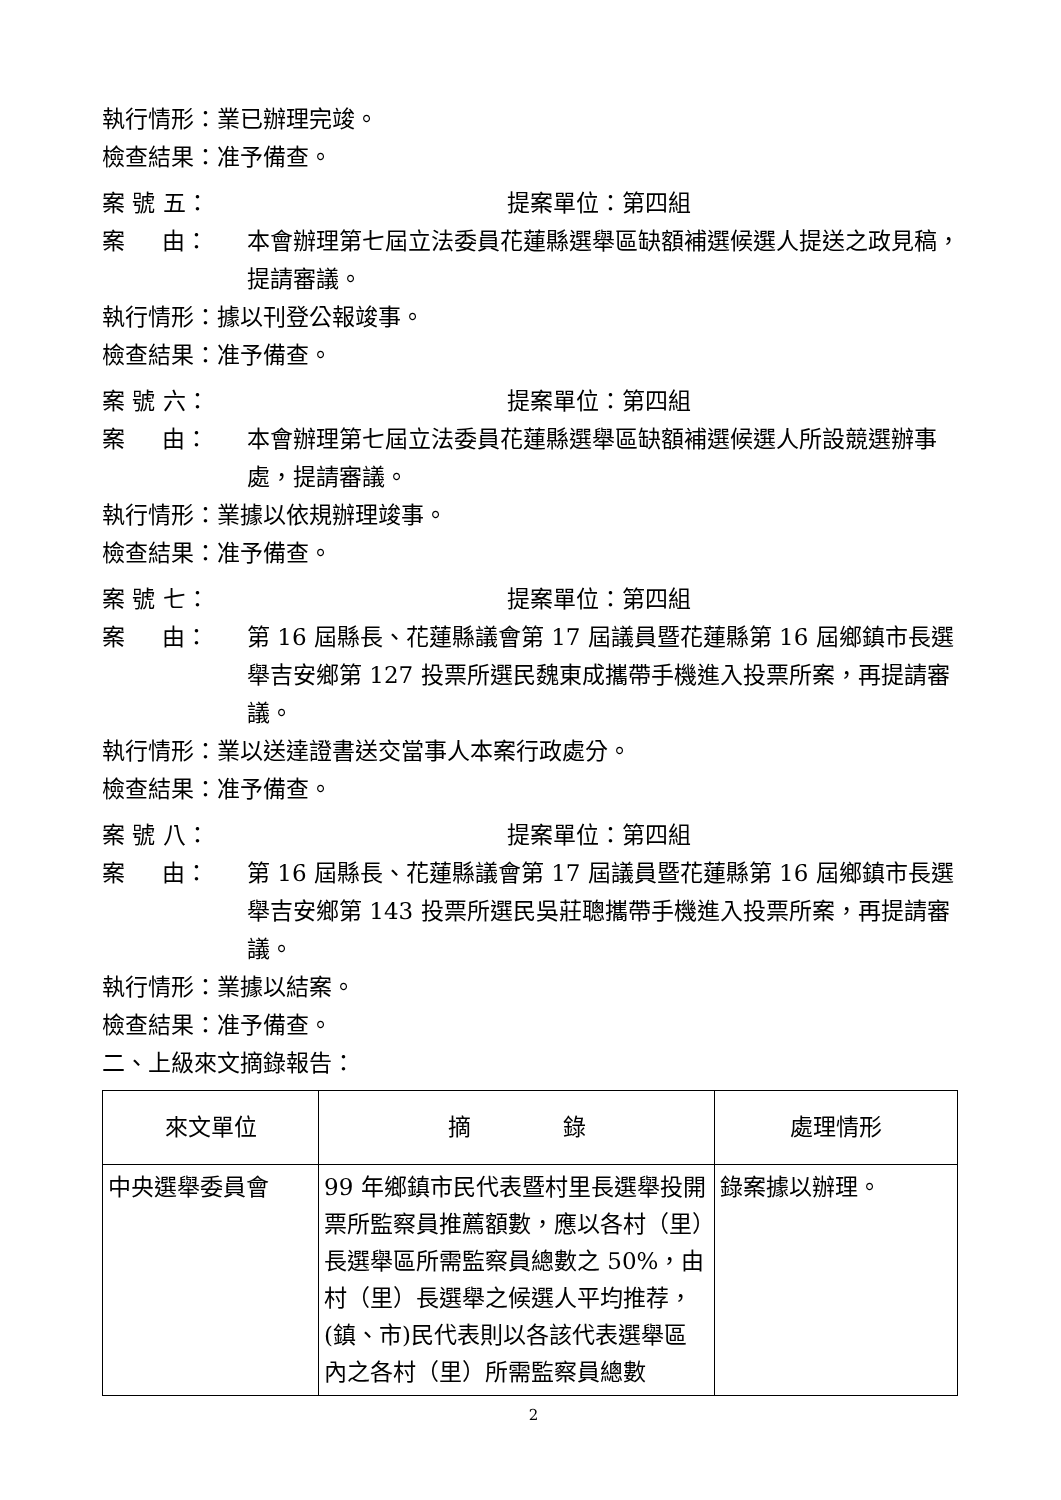執行情形：業已辦理完竣。
檢查結果：准予備查。
案 號 五： 提案單位：第四組
案 由： 本會辦理第七屆立法委員花蓮縣選舉區缺額補選候選人提送之政見稿，提請審議。
執行情形：據以刊登公報竣事。
檢查結果：准予備查。
案 號 六： 提案單位：第四組
案 由： 本會辦理第七屆立法委員花蓮縣選舉區缺額補選候選人所設競選辦事處，提請審議。
執行情形：業據以依規辦理竣事。
檢查結果：准予備查。
案 號 七： 提案單位：第四組
案 由： 第 16 屆縣長、花蓮縣議會第 17 屆議員暨花蓮縣第 16 屆鄉鎮市長選舉吉安鄉第 127 投票所選民魏東成攜帶手機進入投票所案，再提請審議。
執行情形：業以送達證書送交當事人本案行政處分。
檢查結果：准予備查。
案 號 八： 提案單位：第四組
案 由： 第 16 屆縣長、花蓮縣議會第 17 屆議員暨花蓮縣第 16 屆鄉鎮市長選舉吉安鄉第 143 投票所選民吳莊聰攜帶手機進入投票所案，再提請審議。
執行情形：業據以結案。
檢查結果：准予備查。
二、上級來文摘錄報告：
| 來文單位 | 摘 錄 | 處理情形 |
| --- | --- | --- |
| 中央選舉委員會 | 99 年鄉鎮市民代表暨村里長選舉投開票所監察員推薦額數，應以各村（里）長選舉區所需監察員總數之 50%，由村（里）長選舉之候選人平均推荐，(鎮、市)民代表則以各該代表選舉區內之各村（里）所需監察員總數 | 錄案據以辦理。 |
2